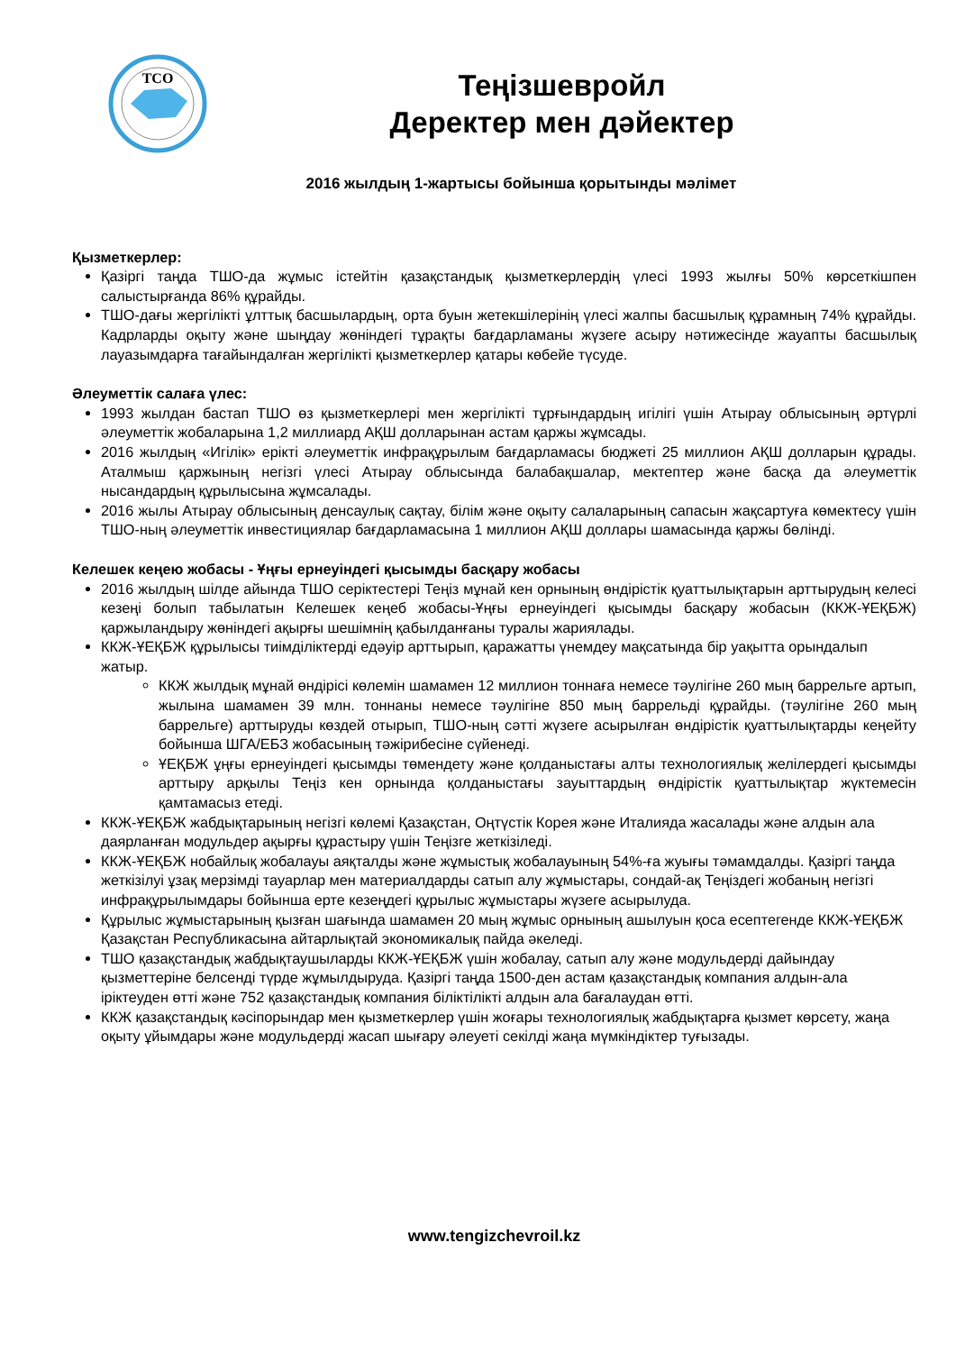TCO
Теңізшевройл
Деректер мен дәйектер
2016 жылдың 1-жартысы бойынша қорытынды мәлімет
Қызметкерлер:
Қазіргі таңда ТШО-да жұмыс істейтін қазақстандық қызметкерлердің үлесі 1993 жылғы 50% көрсеткішпен салыстырғанда 86% құрайды.
ТШО-дағы жергілікті ұлттық басшылардың, орта буын жетекшілерінің үлесі жалпы басшылық құрамның 74% құрайды. Кадрларды оқыту және шыңдау жөніндегі тұрақты бағдарламаны жүзеге асыру нәтижесінде жауапты басшылық лауазымдарға тағайындалған жергілікті қызметкерлер қатары көбейе түсуде.
Әлеуметтік салаға үлес:
1993 жылдан бастап ТШО өз қызметкерлері мен жергілікті тұрғындардың игілігі үшін Атырау облысының әртүрлі әлеуметтік жобаларына 1,2 миллиард АҚШ долларынан астам қаржы жұмсады.
2016 жылдың «Игілік» ерікті әлеуметтік инфрақұрылым бағдарламасы бюджеті 25 миллион АҚШ долларын құрады. Аталмыш қаржының негізгі үлесі Атырау облысында балабақшалар, мектептер және басқа да әлеуметтік нысандардың құрылысына жұмсалады.
2016 жылы Атырау облысының денсаулық сақтау, білім және оқыту салаларының сапасын жақсартуға көмектесу үшін ТШО-ның әлеуметтік инвестициялар бағдарламасына 1 миллион АҚШ доллары шамасында қаржы бөлінді.
Келешек кеңею жобасы - Ұңғы ернеуіндегі қысымды басқару жобасы
2016 жылдың шілде айында ТШО серіктестері Теңіз мұнай кен орнының өндірістік қуаттылықтарын арттырудың келесі кезеңі болып табылатын Келешек кеңеб жобасы-Ұңғы ернеуіндегі қысымды басқару жобасын (ККЖ-ҰЕҚБЖ) қаржыландыру жөніндегі ақырғы шешімнің қабылданғаны туралы жариялады.
ККЖ-ҰЕҚБЖ құрылысы тиімділіктерді едәуір арттырып, қаражатты үнемдеу мақсатында бір уақытта орындалып жатыр.
ККЖ жылдық мұнай өндірісі көлемін шамамен 12 миллион тоннаға немесе тәулігіне 260 мың баррельге артып, жылына шамамен 39 млн. тоннаны немесе тәулігіне 850 мың баррельді құрайды. (тәулігіне 260 мың баррельге) арттыруды көздей отырып, ТШО-ның сәтті жүзеге асырылған өндірістік қуаттылықтарды кеңейту бойынша ШГА/ЕБЗ жобасының тәжірибесіне сүйенеді.
ҰЕҚБЖ ұңғы ернеуіндегі қысымды төмендету және қолданыстағы алты технологиялық желілердегі қысымды арттыру арқылы Теңіз кен орнында қолданыстағы зауыттардың өндірістік қуаттылықтар жүктемесін қамтамасыз етеді.
ККЖ-ҰЕҚБЖ жабдықтарының негізгі көлемі Қазақстан, Оңтүстік Корея және Италияда жасалады және алдын ала даярланған модульдер ақырғы құрастыру үшін Теңізге жеткізіледі.
ККЖ-ҰЕҚБЖ нобайлық жобалауы аяқталды және жұмыстық жобалауының 54%-ға жуығы тәмамдалды. Қазіргі таңда жеткізілуі ұзақ мерзімді тауарлар мен материалдарды сатып алу жұмыстары, сондай-ақ Теңіздегі жобаның негізгі инфрақұрылымдары бойынша ерте кезеңдегі құрылыс жұмыстары жүзеге асырылуда.
Құрылыс жұмыстарының қызған шағында шамамен 20 мың жұмыс орнының ашылуын қоса есептегенде ККЖ-ҰЕҚБЖ Қазақстан Республикасына айтарлықтай экономикалық пайда әкеледі.
ТШО қазақстандық жабдықтаушыларды ККЖ-ҰЕҚБЖ үшін жобалау, сатып алу және модульдерді дайындау қызметтеріне белсенді түрде жұмылдыруда. Қазіргі таңда 1500-ден астам қазақстандық компания алдын-ала іріктеуден өтті және 752 қазақстандық компания біліктілікті алдын ала бағалаудан өтті.
ККЖ қазақстандық кәсіпорындар мен қызметкерлер үшін жоғары технологиялық жабдықтарға қызмет көрсету, жаңа оқыту ұйымдары және модульдерді жасап шығару әлеуеті секілді жаңа мүмкіндіктер туғызады.
www.tengizchevroil.kz